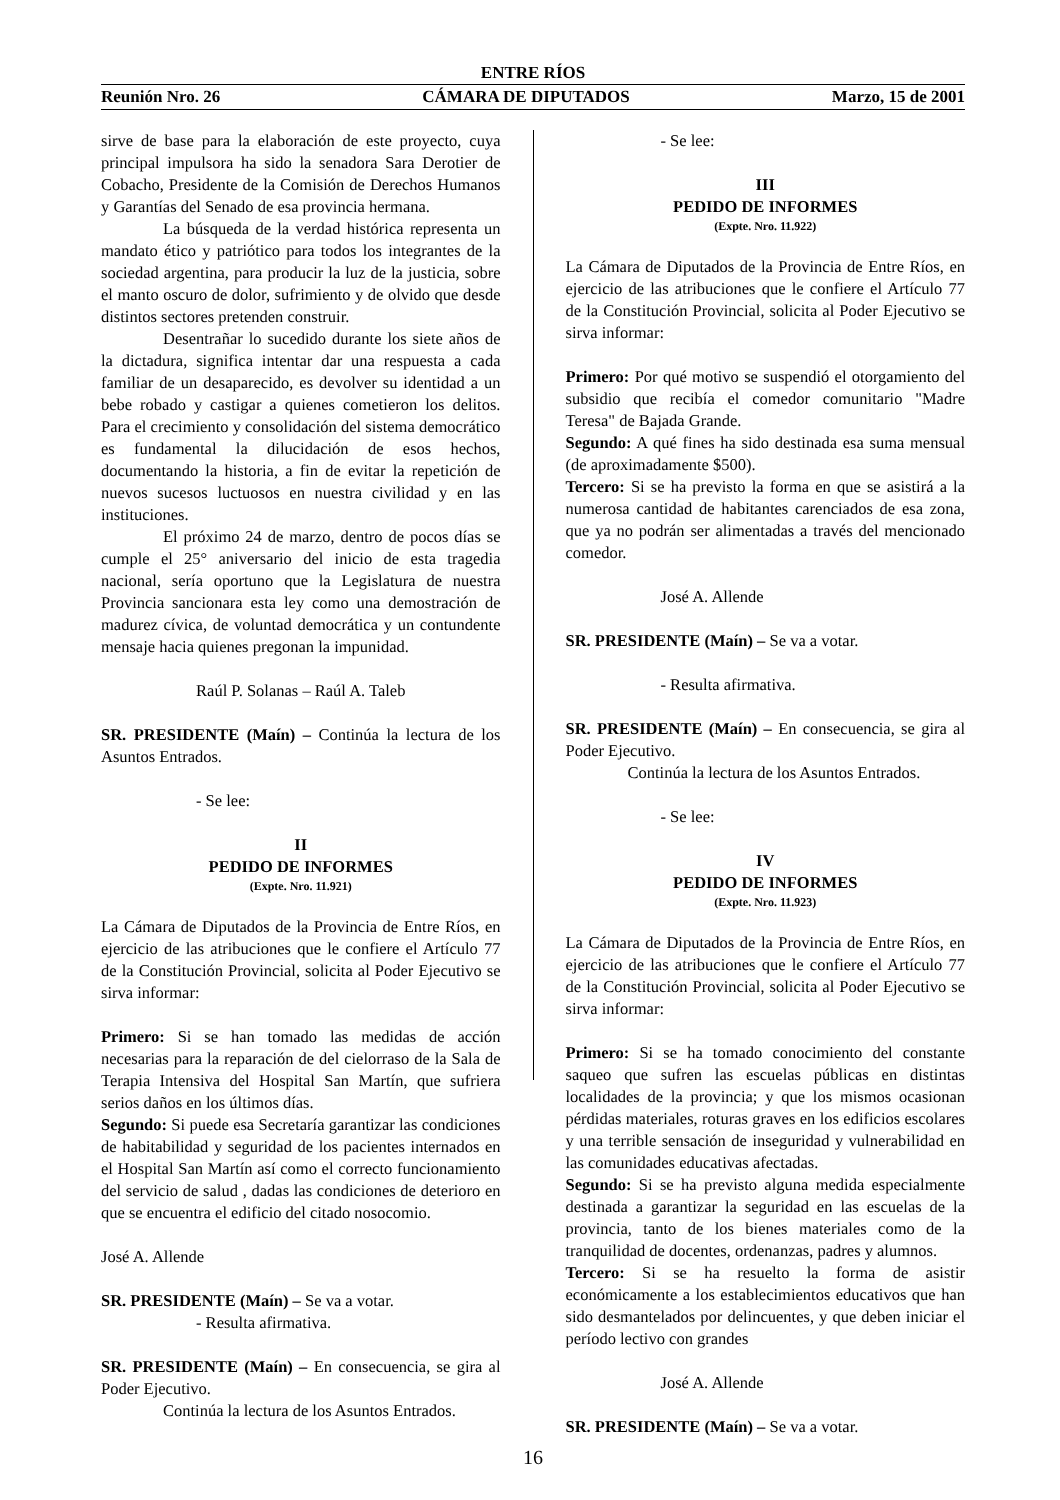ENTRE RÍOS
Reunión Nro. 26 CÁMARA DE DIPUTADOS Marzo, 15 de 2001
sirve de base para la elaboración de este proyecto, cuya principal impulsora ha sido la senadora Sara Derotier de Cobacho, Presidente de la Comisión de Derechos Humanos y Garantías del Senado de esa provincia hermana.
La búsqueda de la verdad histórica representa un mandato ético y patriótico para todos los integrantes de la sociedad argentina, para producir la luz de la justicia, sobre el manto oscuro de dolor, sufrimiento y de olvido que desde distintos sectores pretenden construir.
Desentrañar lo sucedido durante los siete años de la dictadura, significa intentar dar una respuesta a cada familiar de un desaparecido, es devolver su identidad a un bebe robado y castigar a quienes cometieron los delitos. Para el crecimiento y consolidación del sistema democrático es fundamental la dilucidación de esos hechos, documentando la historia, a fin de evitar la repetición de nuevos sucesos luctuosos en nuestra civilidad y en las instituciones.
El próximo 24 de marzo, dentro de pocos días se cumple el 25° aniversario del inicio de esta tragedia nacional, sería oportuno que la Legislatura de nuestra Provincia sancionara esta ley como una demostración de madurez cívica, de voluntad democrática y un contundente mensaje hacia quienes pregonan la impunidad.
Raúl P. Solanas – Raúl A. Taleb
SR. PRESIDENTE (Maín) – Continúa la lectura de los Asuntos Entrados.
- Se lee:
II
PEDIDO DE INFORMES
(Expte. Nro. 11.921)
La Cámara de Diputados de la Provincia de Entre Ríos, en ejercicio de las atribuciones que le confiere el Artículo 77 de la Constitución Provincial, solicita al Poder Ejecutivo se sirva informar:
Primero: Si se han tomado las medidas de acción necesarias para la reparación de del cielorraso de la Sala de Terapia Intensiva del Hospital San Martín, que sufriera serios daños en los últimos días.
Segundo: Si puede esa Secretaría garantizar las condiciones de habitabilidad y seguridad de los pacientes internados en el Hospital San Martín así como el correcto funcionamiento del servicio de salud , dadas las condiciones de deterioro en que se encuentra el edificio del citado nosocomio.
José A. Allende
SR. PRESIDENTE (Maín) – Se va a votar.
- Resulta afirmativa.
SR. PRESIDENTE (Maín) – En consecuencia, se gira al Poder Ejecutivo.
Continúa la lectura de los Asuntos Entrados.
- Se lee:
III
PEDIDO DE INFORMES
(Expte. Nro. 11.922)
La Cámara de Diputados de la Provincia de Entre Ríos, en ejercicio de las atribuciones que le confiere el Artículo 77 de la Constitución Provincial, solicita al Poder Ejecutivo se sirva informar:
Primero: Por qué motivo se suspendió el otorgamiento del subsidio que recibía el comedor comunitario "Madre Teresa" de Bajada Grande.
Segundo: A qué fines ha sido destinada esa suma mensual (de aproximadamente $500).
Tercero: Si se ha previsto la forma en que se asistirá a la numerosa cantidad de habitantes carenciados de esa zona, que ya no podrán ser alimentadas a través del mencionado comedor.
José A. Allende
SR. PRESIDENTE (Maín) – Se va a votar.
- Resulta afirmativa.
SR. PRESIDENTE (Maín) – En consecuencia, se gira al Poder Ejecutivo.
Continúa la lectura de los Asuntos Entrados.
- Se lee:
IV
PEDIDO DE INFORMES
(Expte. Nro. 11.923)
La Cámara de Diputados de la Provincia de Entre Ríos, en ejercicio de las atribuciones que le confiere el Artículo 77 de la Constitución Provincial, solicita al Poder Ejecutivo se sirva informar:
Primero: Si se ha tomado conocimiento del constante saqueo que sufren las escuelas públicas en distintas localidades de la provincia; y que los mismos ocasionan pérdidas materiales, roturas graves en los edificios escolares y una terrible sensación de inseguridad y vulnerabilidad en las comunidades educativas afectadas.
Segundo: Si se ha previsto alguna medida especialmente destinada a garantizar la seguridad en las escuelas de la provincia, tanto de los bienes materiales como de la tranquilidad de docentes, ordenanzas, padres y alumnos.
Tercero: Si se ha resuelto la forma de asistir económicamente a los establecimientos educativos que han sido desmantelados por delincuentes, y que deben iniciar el período lectivo con grandes
José A. Allende
SR. PRESIDENTE (Maín) – Se va a votar.
16